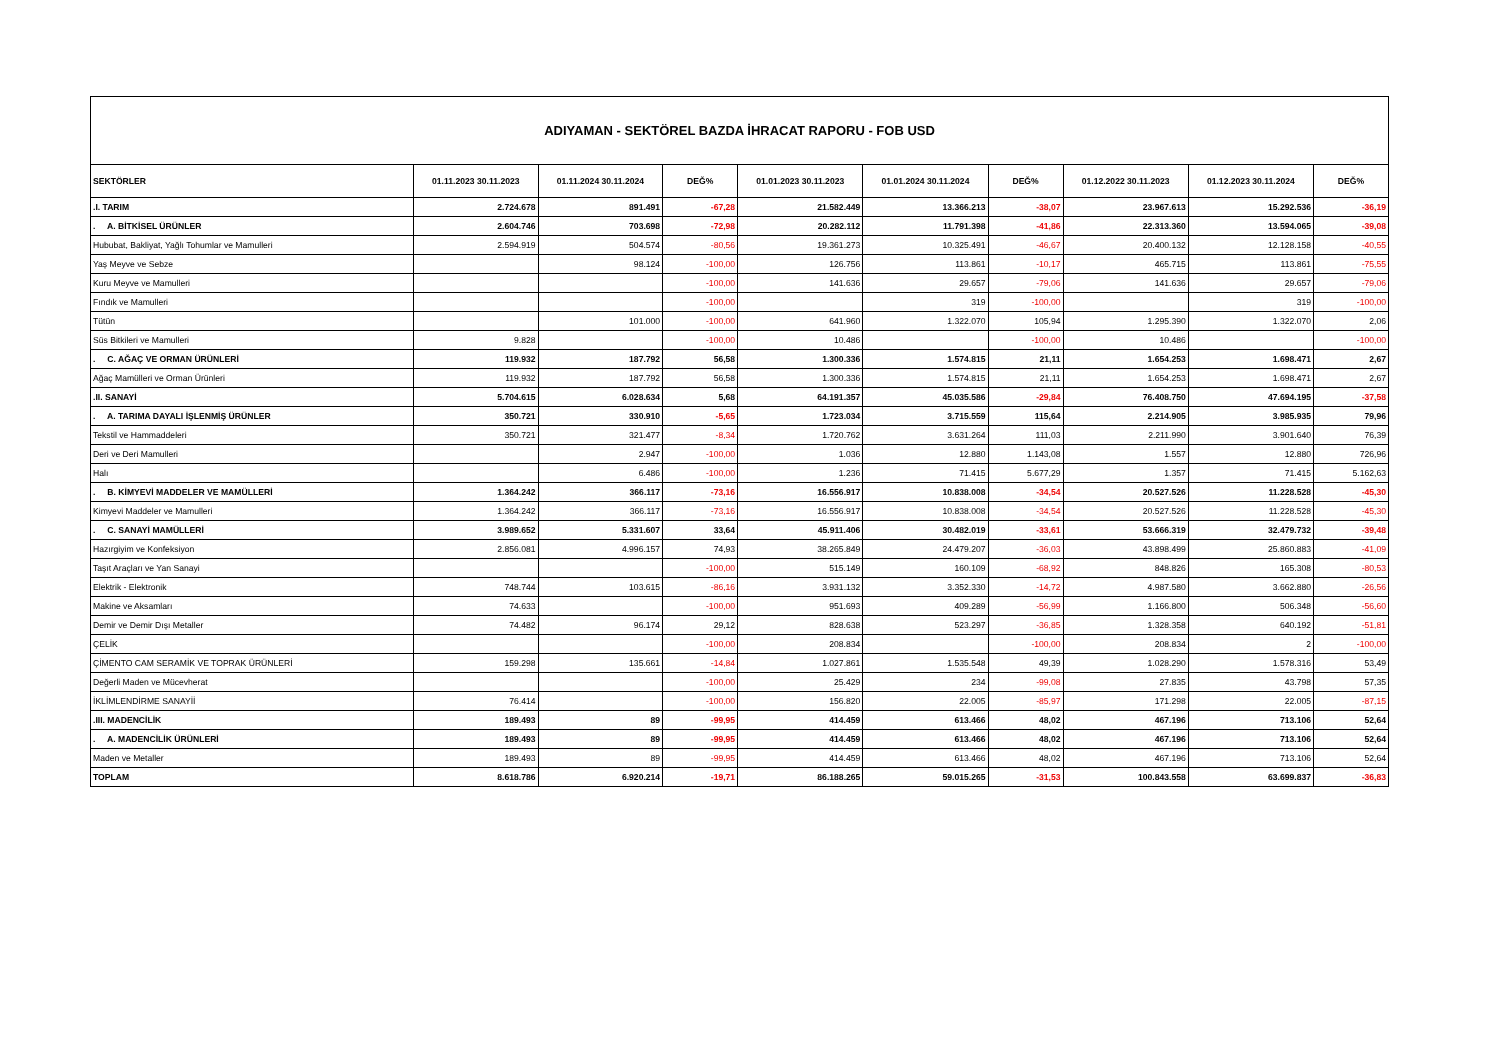ADIYAMAN - SEKTÖREL BAZDA İHRACAT RAPORU - FOB USD
| SEKTÖRLER | 01.11.2023 30.11.2023 | 01.11.2024 30.11.2024 | DEĞ% | 01.01.2023 30.11.2023 | 01.01.2024 30.11.2024 | DEĞ% | 01.12.2022 30.11.2023 | 01.12.2023 30.11.2024 | DEĞ% |
| --- | --- | --- | --- | --- | --- | --- | --- | --- | --- |
| .I. TARIM | 2.724.678 | 891.491 | -67,28 | 21.582.449 | 13.366.213 | -38,07 | 23.967.613 | 15.292.536 | -36,19 |
| . A. BİTKİSEL ÜRÜNLER | 2.604.746 | 703.698 | -72,98 | 20.282.112 | 11.791.398 | -41,86 | 22.313.360 | 13.594.065 | -39,08 |
| Hububat, Bakliyat, Yağlı Tohumlar ve Mamulleri | 2.594.919 | 504.574 | -80,56 | 19.361.273 | 10.325.491 | -46,67 | 20.400.132 | 12.128.158 | -40,55 |
| Yaş Meyve ve Sebze | | 98.124 | -100,00 | 126.756 | 113.861 | -10,17 | 465.715 | 113.861 | -75,55 |
| Kuru Meyve ve Mamulleri | | | -100,00 | 141.636 | 29.657 | -79,06 | 141.636 | 29.657 | -79,06 |
| Fındık ve Mamulleri | | | -100,00 | | 319 | -100,00 | | 319 | -100,00 |
| Tütün | | 101.000 | -100,00 | 641.960 | 1.322.070 | 105,94 | 1.295.390 | 1.322.070 | 2,06 |
| Süs Bitkileri ve Mamulleri | 9.828 | | -100,00 | 10.486 | | -100,00 | 10.486 | | -100,00 |
| . C. AĞAÇ VE ORMAN ÜRÜNLERİ | 119.932 | 187.792 | 56,58 | 1.300.336 | 1.574.815 | 21,11 | 1.654.253 | 1.698.471 | 2,67 |
| Ağaç Mamülleri ve Orman Ürünleri | 119.932 | 187.792 | 56,58 | 1.300.336 | 1.574.815 | 21,11 | 1.654.253 | 1.698.471 | 2,67 |
| .II. SANAYİ | 5.704.615 | 6.028.634 | 5,68 | 64.191.357 | 45.035.586 | -29,84 | 76.408.750 | 47.694.195 | -37,58 |
| . A. TARIMA DAYALI İŞLENMİŞ ÜRÜNLER | 350.721 | 330.910 | -5,65 | 1.723.034 | 3.715.559 | 115,64 | 2.214.905 | 3.985.935 | 79,96 |
| Tekstil ve Hammaddeleri | 350.721 | 321.477 | -8,34 | 1.720.762 | 3.631.264 | 111,03 | 2.211.990 | 3.901.640 | 76,39 |
| Deri ve Deri Mamulleri | | 2.947 | -100,00 | 1.036 | 12.880 | 1.143,08 | 1.557 | 12.880 | 726,96 |
| Halı | | 6.486 | -100,00 | 1.236 | 71.415 | 5.677,29 | 1.357 | 71.415 | 5.162,63 |
| . B. KİMYEVİ MADDELER VE MAMÜLLERİ | 1.364.242 | 366.117 | -73,16 | 16.556.917 | 10.838.008 | -34,54 | 20.527.526 | 11.228.528 | -45,30 |
| Kimyevi Maddeler ve Mamulleri | 1.364.242 | 366.117 | -73,16 | 16.556.917 | 10.838.008 | -34,54 | 20.527.526 | 11.228.528 | -45,30 |
| . C. SANAYİ MAMÜLLERİ | 3.989.652 | 5.331.607 | 33,64 | 45.911.406 | 30.482.019 | -33,61 | 53.666.319 | 32.479.732 | -39,48 |
| Hazırgiyim ve Konfeksiyon | 2.856.081 | 4.996.157 | 74,93 | 38.265.849 | 24.479.207 | -36,03 | 43.898.499 | 25.860.883 | -41,09 |
| Taşıt Araçları ve Yan Sanayi | | | -100,00 | 515.149 | 160.109 | -68,92 | 848.826 | 165.308 | -80,53 |
| Elektrik - Elektronik | 748.744 | 103.615 | -86,16 | 3.931.132 | 3.352.330 | -14,72 | 4.987.580 | 3.662.880 | -26,56 |
| Makine ve Aksamları | 74.633 | | -100,00 | 951.693 | 409.289 | -56,99 | 1.166.800 | 506.348 | -56,60 |
| Demir ve Demir Dışı Metaller | 74.482 | 96.174 | 29,12 | 828.638 | 523.297 | -36,85 | 1.328.358 | 640.192 | -51,81 |
| ÇELİK | | | -100,00 | 208.834 | | -100,00 | 208.834 | 2 | -100,00 |
| ÇİMENTO CAM SERAMİK VE TOPRAK ÜRÜNLERİ | 159.298 | 135.661 | -14,84 | 1.027.861 | 1.535.548 | 49,39 | 1.028.290 | 1.578.316 | 53,49 |
| Değerli Maden ve Mücevherat | | | -100,00 | 25.429 | 234 | -99,08 | 27.835 | 43.798 | 57,35 |
| İKLİMLENDİRME SANAYİİ | 76.414 | | -100,00 | 156.820 | 22.005 | -85,97 | 171.298 | 22.005 | -87,15 |
| .III. MADENCİLİK | 189.493 | 89 | -99,95 | 414.459 | 613.466 | 48,02 | 467.196 | 713.106 | 52,64 |
| . A. MADENCİLİK ÜRÜNLERİ | 189.493 | 89 | -99,95 | 414.459 | 613.466 | 48,02 | 467.196 | 713.106 | 52,64 |
| Maden ve Metaller | 189.493 | 89 | -99,95 | 414.459 | 613.466 | 48,02 | 467.196 | 713.106 | 52,64 |
| TOPLAM | 8.618.786 | 6.920.214 | -19,71 | 86.188.265 | 59.015.265 | -31,53 | 100.843.558 | 63.699.837 | -36,83 |